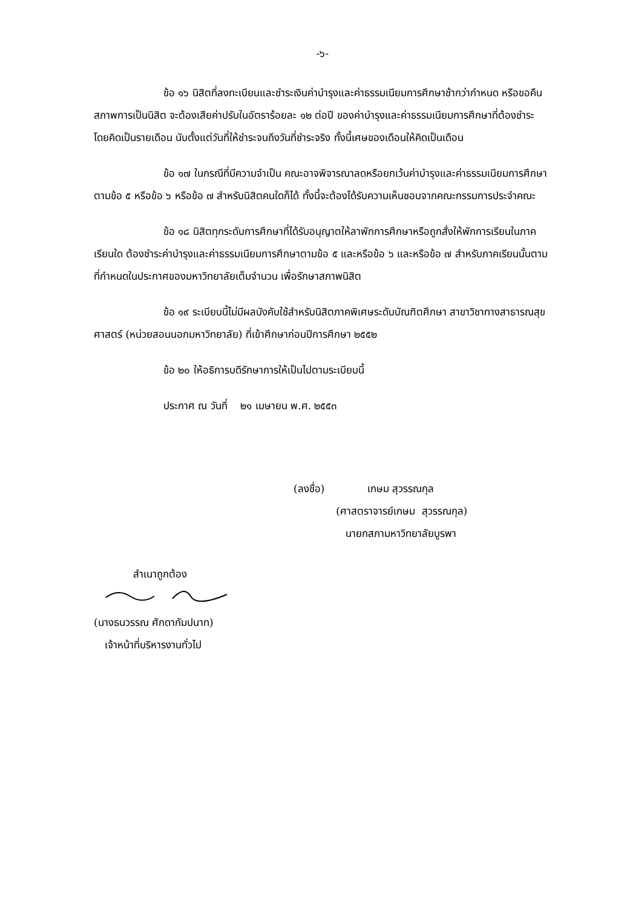-๖-
ข้อ ๑๖ นิสิตที่ลงทะเบียนและชำระเงินค่าบำรุงและค่าธรรมเนียมการศึกษาช้ากว่ากำหนด หรือขอคืนสภาพการเป็นนิสิต จะต้องเสียค่าปรับในอัตราร้อยละ ๑๒ ต่อปี ของค่าบำรุงและค่าธรรมเนียมการศึกษาที่ต้องชำระ โดยคิดเป็นรายเดือน นับตั้งแต่วันที่ให้ชำระจนถึงวันที่ชำระจริง ทั้งนี้เศษของเดือนให้คิดเป็นเดือน
ข้อ ๑๗ ในกรณีที่มีความจำเป็น คณะอาจพิจารณาลดหรือยกเว้นค่าบำรุงและค่าธรรมเนียมการศึกษาตามข้อ ๕ หรือข้อ ๖ หรือข้อ ๗ สำหรับนิสิตคนใดก็ได้ ทั้งนี้จะต้องได้รับความเห็นชอบจากคณะกรรมการประจำคณะ
ข้อ ๑๘ นิสิตทุกระดับการศึกษาที่ได้รับอนุญาตให้ลาพักการศึกษาหรือถูกสั่งให้พักการเรียนในภาคเรียนใด ต้องชำระค่าบำรุงและค่าธรรมเนียมการศึกษาตามข้อ ๕ และหรือข้อ ๖ และหรือข้อ ๗ สำหรับภาคเรียนนั้นตามที่กำหนดในประกาศของมหาวิทยาลัยเต็มจำนวน เพื่อรักษาสภาพนิสิต
ข้อ ๑๙ ระเบียบนี้ไม่มีผลบังคับใช้สำหรับนิสิตภาคพิเศษระดับบัณฑิตศึกษา สาขาวิชาทางสาธารณสุขศาสตร์ (หน่วยสอนนอกมหาวิทยาลัย) ที่เข้าศึกษาก่อนปีการศึกษา ๒๕๕๒
ข้อ ๒๐ ให้อธิการบดีรักษาการให้เป็นไปตามระเบียบนี้
ประกาศ ณ วันที่ ๒๑ เมษายน พ.ศ. ๒๕๕๓
(ลงชื่อ) เกษม สุวรรณกุล
(ศาสตราจารย์เกษม สุวรรณกุล)
นายกสภามหาวิทยาลัยบูรพา
สำเนาถูกต้อง
(นางธนวรรณ ศักดากัมปนาท)
เจ้าหน้าที่บริหารงานทั่วไป